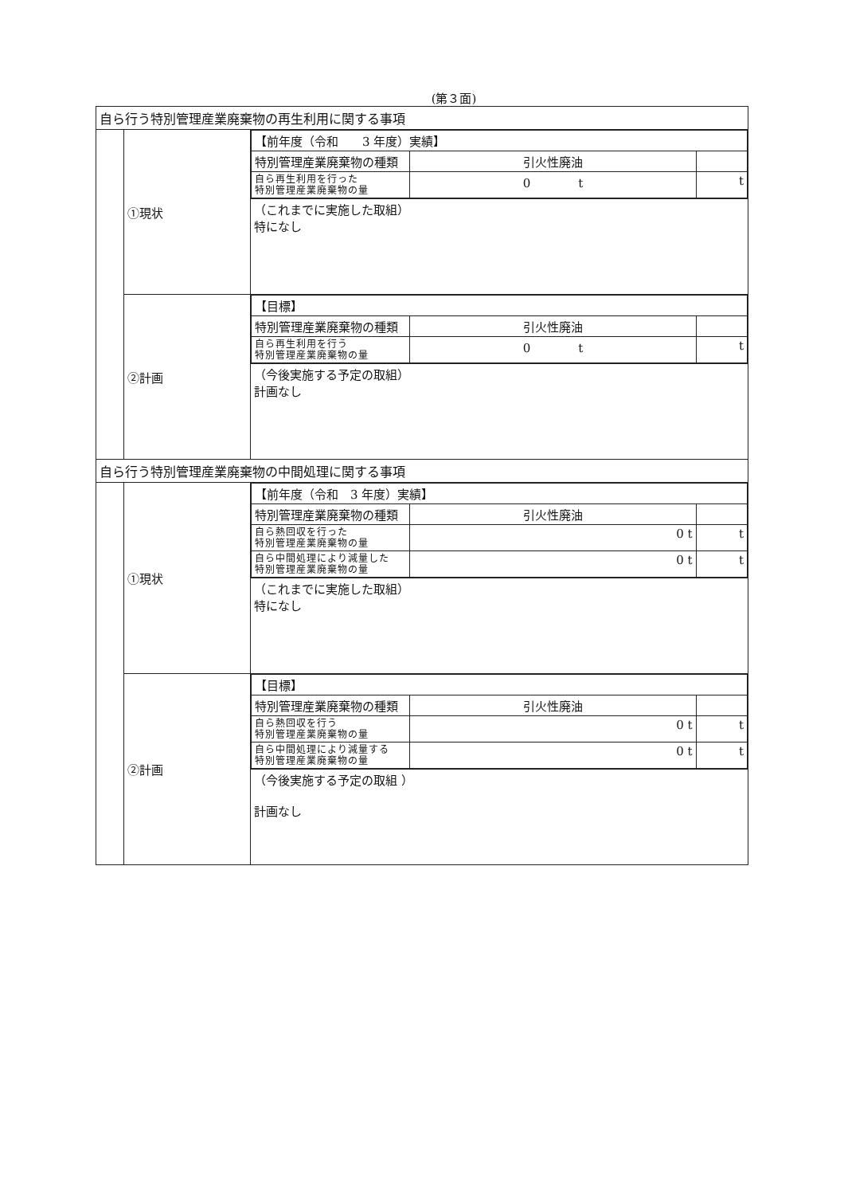(第３面)
| 自ら行う特別管理産業廃棄物の再生利用に関する事項 | | |
| | ①現状 | / 【前年度（令和 3 年度）実績】 / / / / 特別管理産業廃棄物の種類 / 引火性廃油 / / / 自ら再生利用を行った 特別管理産業廃棄物の量 / 0 t / t / |
| | | （これまでに実施した取組） 特になし |
| | ②計画 | / 【目標】 / / / / 特別管理産業廃棄物の種類 / 引火性廃油 / / / 自ら再生利用を行う 特別管理産業廃棄物の量 / 0 t / t / |
| | | （今後実施する予定の取組） 計画なし |
| 自ら行う特別管理産業廃棄物の中間処理に関する事項 | | |
| | ①現状 | / 【前年度（令和 3 年度）実績】 / / / / 特別管理産業廃棄物の種類 / 引火性廃油 / / / 自ら熱回収を行った 特別管理産業廃棄物の量 / 0 t / t / / 自ら中間処理により減量した 特別管理産業廃棄物の量 / 0 t / t / |
| | | （これまでに実施した取組） 特になし |
| | ②計画 | / 【目標】 / / / / 特別管理産業廃棄物の種類 / 引火性廃油 / / / 自ら熱回収を行う 特別管理産業廃棄物の量 / 0 t / t / / 自ら中間処理により減量する 特別管理産業廃棄物の量 / 0 t / t / |
| | | （今後実施する予定の取組 ） 計画なし |